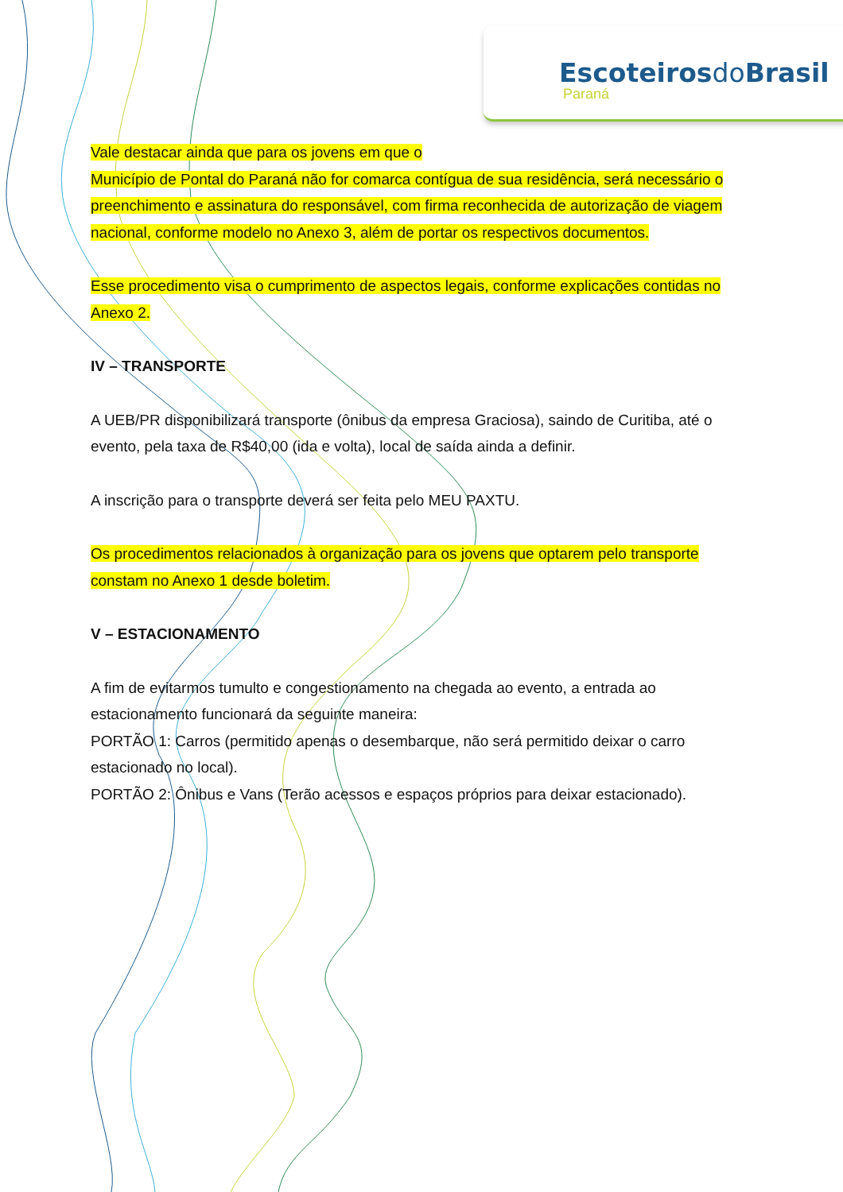Escoteirosdo Brasil
Paraná
Vale destacar ainda que para os jovens em que o
Município de Pontal do Paraná não for comarca contígua de sua residência, será necessário o preenchimento e assinatura do responsável, com firma reconhecida de autorização de viagem nacional, conforme modelo no Anexo 3, além de portar os respectivos documentos.
Esse procedimento visa o cumprimento de aspectos legais, conforme explicações contidas no Anexo 2.
IV – TRANSPORTE
A UEB/PR disponibilizará transporte (ônibus da empresa Graciosa), saindo de Curitiba, até o evento, pela taxa de R$40,00 (ida e volta), local de saída ainda a definir.
A inscrição para o transporte deverá ser feita pelo MEU PAXTU.
Os procedimentos relacionados à organização para os jovens que optarem pelo transporte constam no Anexo 1 desde boletim.
V – ESTACIONAMENTO
A fim de evitarmos tumulto e congestionamento na chegada ao evento, a entrada ao estacionamento funcionará da seguinte maneira:
PORTÃO 1: Carros (permitido apenas o desembarque, não será permitido deixar o carro estacionado no local).
PORTÃO 2: Ônibus e Vans (Terão acessos e espaços próprios para deixar estacionado).